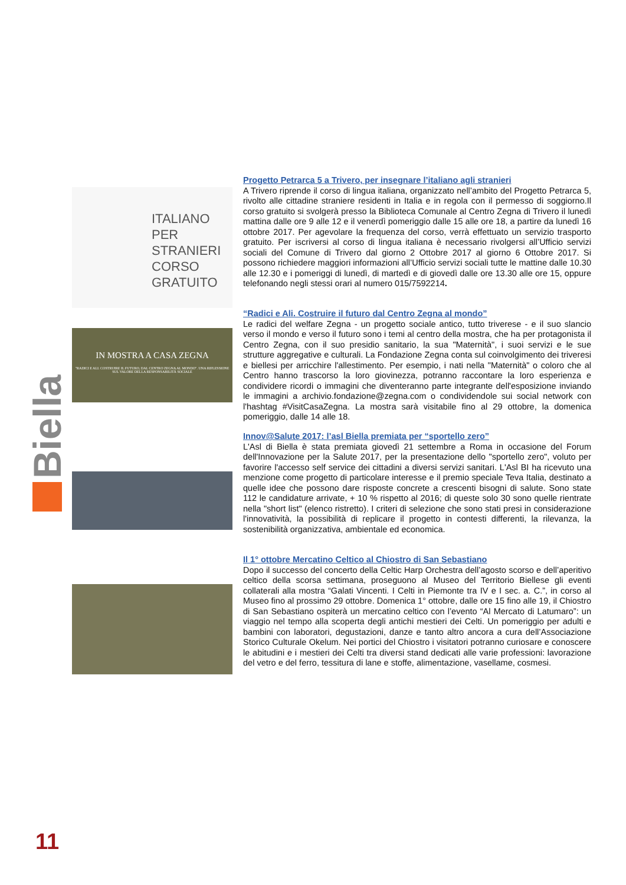Biella
ITALIANO
PER
STRANIERI
CORSO
GRATUITO
Progetto Petrarca 5 a Trivero, per insegnare l’italiano agli stranieri
A Trivero riprende il corso di lingua italiana, organizzato nell’ambito del Progetto Petrarca 5, rivolto alle cittadine straniere residenti in Italia e in regola con il permesso di soggiorno.Il corso gratuito si svolgerà presso la Biblioteca Comunale al Centro Zegna di Trivero il lunedì mattina dalle ore 9 alle 12 e il venerdì pomeriggio dalle 15 alle ore 18, a partire da lunedì 16 ottobre 2017. Per agevolare la frequenza del corso, verrà effettuato un servizio trasporto gratuito. Per iscriversi al corso di lingua italiana è necessario rivolgersi all’Ufficio servizi sociali del Comune di Trivero dal giorno 2 Ottobre 2017 al giorno 6 Ottobre 2017. Si possono richiedere maggiori informazioni all’Ufficio servizi sociali tutte le mattine dalle 10.30 alle 12.30 e i pomeriggi di lunedì, di martedì e di giovedì dalle ore 13.30 alle ore 15, oppure telefonando negli stessi orari al numero 015/7592214.
IN MOSTRA A CASA ZEGNA
"RADICI E ALI. COSTRUIRE IL FUTURO, DAL CENTRO ZEGNA AL MONDO". UNA RIFLESSIONE SUL VALORE DELLA RESPONSABILITÀ SOCIALE
“Radici e Ali. Costruire il futuro dal Centro Zegna al mondo”
Le radici del welfare Zegna - un progetto sociale antico, tutto triverese - e il suo slancio verso il mondo e verso il futuro sono i temi al centro della mostra, che ha per protagonista il Centro Zegna, con il suo presidio sanitario, la sua "Maternità", i suoi servizi e le sue strutture aggregative e culturali. La Fondazione Zegna conta sul coinvolgimento dei triveresi e biellesi per arricchire l'allestimento. Per esempio, i nati nella "Maternità" o coloro che al Centro hanno trascorso la loro giovinezza, potranno raccontare la loro esperienza e condividere ricordi o immagini che diventeranno parte integrante dell'esposizione inviando le immagini a archivio.fondazione@zegna.com o condividendole sui social network con l'hashtag #VisitCasaZegna. La mostra sarà visitabile fino al 29 ottobre, la domenica pomeriggio, dalle 14 alle 18.
Innov@Salute 2017: l’asl Biella premiata per “sportello zero”
L'Asl di Biella è stata premiata giovedì 21 settembre a Roma in occasione del Forum dell'Innovazione per la Salute 2017, per la presentazione dello "sportello zero", voluto per favorire l'accesso self service dei cittadini a diversi servizi sanitari. L'Asl BI ha ricevuto una menzione come progetto di particolare interesse e il premio speciale Teva Italia, destinato a quelle idee che possono dare risposte concrete a crescenti bisogni di salute. Sono state 112 le candidature arrivate, + 10 % rispetto al 2016; di queste solo 30 sono quelle rientrate nella "short list" (elenco ristretto). I criteri di selezione che sono stati presi in considerazione l'innovatività, la possibilità di replicare il progetto in contesti differenti, la rilevanza, la sostenibilità organizzativa, ambientale ed economica.
Il 1° ottobre Mercatino Celtico al Chiostro di San Sebastiano
Dopo il successo del concerto della Celtic Harp Orchestra dell’agosto scorso e dell’aperitivo celtico della scorsa settimana, proseguono al Museo del Territorio Biellese gli eventi collaterali alla mostra “Galati Vincenti. I Celti in Piemonte tra IV e I sec. a. C.”, in corso al Museo fino al prossimo 29 ottobre. Domenica 1° ottobre, dalle ore 15 fino alle 19, il Chiostro di San Sebastiano ospiterà un mercatino celtico con l’evento “Al Mercato di Latumaro”: un viaggio nel tempo alla scoperta degli antichi mestieri dei Celti. Un pomeriggio per adulti e bambini con laboratori, degustazioni, danze e tanto altro ancora a cura dell’Associazione Storico Culturale Okelum. Nei portici del Chiostro i visitatori potranno curiosare e conoscere le abitudini e i mestieri dei Celti tra diversi stand dedicati alle varie professioni: lavorazione del vetro e del ferro, tessitura di lane e stoffe, alimentazione, vasellame, cosmesi.
11